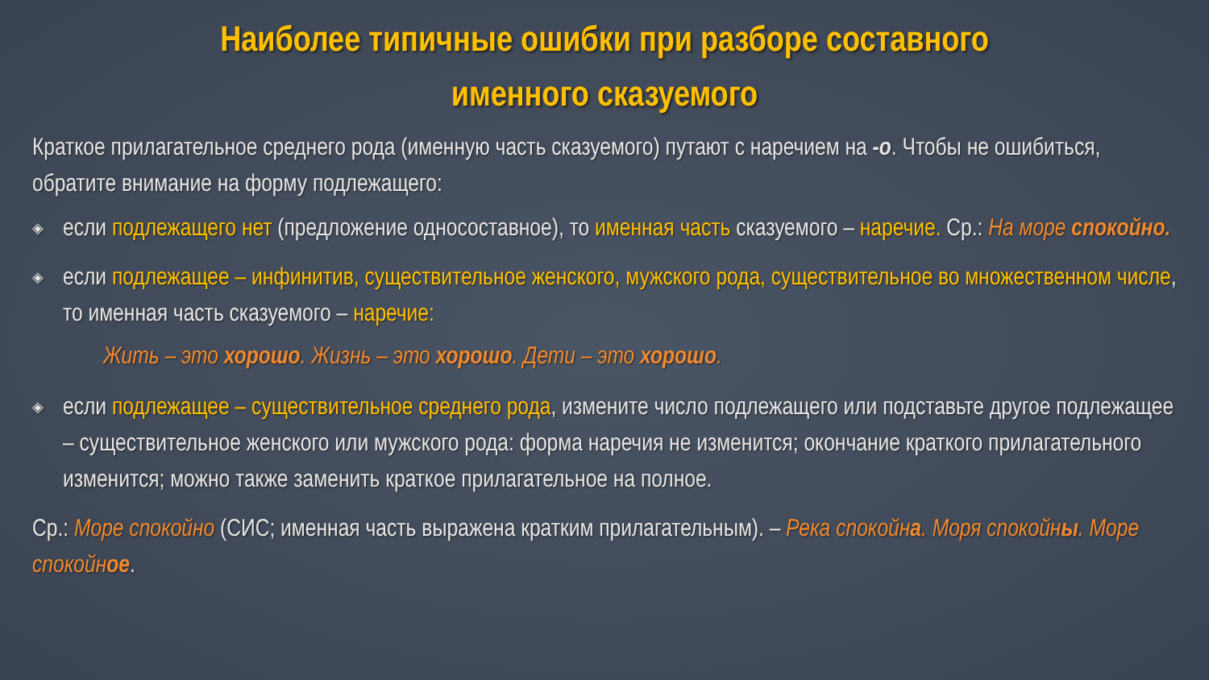Наиболее типичные ошибки при разборе составного
именного сказуемого
Краткое прилагательное среднего рода (именную часть сказуемого) путают с наречием на -о. Чтобы не ошибиться, обратите внимание на форму подлежащего:
◈ если подлежащего нет (предложение односоставное), то именная часть сказуемого – наречие. Ср.: На море спокойно.
◈ если подлежащее – инфинитив, существительное женского, мужского рода, существительное во множественном числе, то именная часть сказуемого – наречие:
Жить – это хорошо. Жизнь – это хорошо. Дети – это хорошо.
◈ если подлежащее – существительное среднего рода, измените число подлежащего или подставьте другое подлежащее – существительное женского или мужского рода: форма наречия не изменится; окончание краткого прилагательного изменится; можно также заменить краткое прилагательное на полное.
Ср.: Море спокойно (СИС; именная часть выражена кратким прилагательным). – Река спокойна. Моря спокойны. Море спокойное.